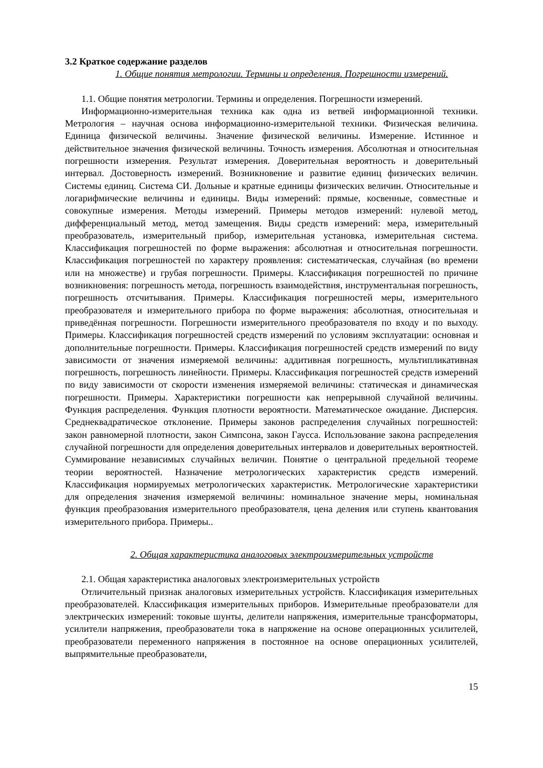3.2 Краткое содержание разделов
1. Общие понятия метрологии. Термины и определения. Погрешности измерений.
1.1. Общие понятия метрологии. Термины и определения. Погрешности измерений.
Информационно-измерительная техника как одна из ветвей информационной техники. Метрология – научная основа информационно-измерительной техники. Физическая величина. Единица физической величины. Значение физической величины. Измерение. Истинное и действительное значения физической величины. Точность измерения. Абсолютная и относительная погрешности измерения. Результат измерения. Доверительная вероятность и доверительный интервал. Достоверность измерений. Возникновение и развитие единиц физических величин. Системы единиц. Система СИ. Дольные и кратные единицы физических величин. Относительные и логарифмические величины и единицы. Виды измерений: прямые, косвенные, совместные и совокупные измерения. Методы измерений. Примеры методов измерений: нулевой метод, дифференциальный метод, метод замещения. Виды средств измерений: мера, измерительный преобразователь, измерительный прибор, измерительная установка, измерительная система. Классификация погрешностей по форме выражения: абсолютная и относительная погрешности. Классификация погрешностей по характеру проявления: систематическая, случайная (во времени или на множестве) и грубая погрешности. Примеры. Классификация погрешностей по причине возникновения: погрешность метода, погрешность взаимодействия, инструментальная погрешность, погрешность отсчитывания. Примеры. Классификация погрешностей меры, измерительного преобразователя и измерительного прибора по форме выражения: абсолютная, относительная и приведённая погрешности. Погрешности измерительного преобразователя по входу и по выходу. Примеры. Классификация погрешностей средств измерений по условиям эксплуатации: основная и дополнительные погрешности. Примеры. Классификация погрешностей средств измерений по виду зависимости от значения измеряемой величины: аддитивная погрешность, мультипликативная погрешность, погрешность линейности. Примеры. Классификация погрешностей средств измерений по виду зависимости от скорости изменения измеряемой величины: статическая и динамическая погрешности. Примеры. Характеристики погрешности как непрерывной случайной величины. Функция распределения. Функция плотности вероятности. Математическое ожидание. Дисперсия. Среднеквадратическое отклонение. Примеры законов распределения случайных погрешностей: закон равномерной плотности, закон Симпсона, закон Гаусса. Использование закона распределения случайной погрешности для определения доверительных интервалов и доверительных вероятностей. Суммирование независимых случайных величин. Понятие о центральной предельной теореме теории вероятностей. Назначение метрологических характеристик средств измерений. Классификация нормируемых метрологических характеристик. Метрологические характеристики для определения значения измеряемой величины: номинальное значение меры, номинальная функция преобразования измерительного преобразователя, цена деления или ступень квантования измерительного прибора. Примеры..
2. Общая характеристика аналоговых электроизмерительных устройств
2.1. Общая характеристика аналоговых электроизмерительных устройств
Отличительный признак аналоговых измерительных устройств. Классификация измерительных преобразователей. Классификация измерительных приборов. Измерительные преобразователи для электрических измерений: токовые шунты, делители напряжения, измерительные трансформаторы, усилители напряжения, преобразователи тока в напряжение на основе операционных усилителей, преобразователи переменного напряжения в постоянное на основе операционных усилителей, выпрямительные преобразователи,
15